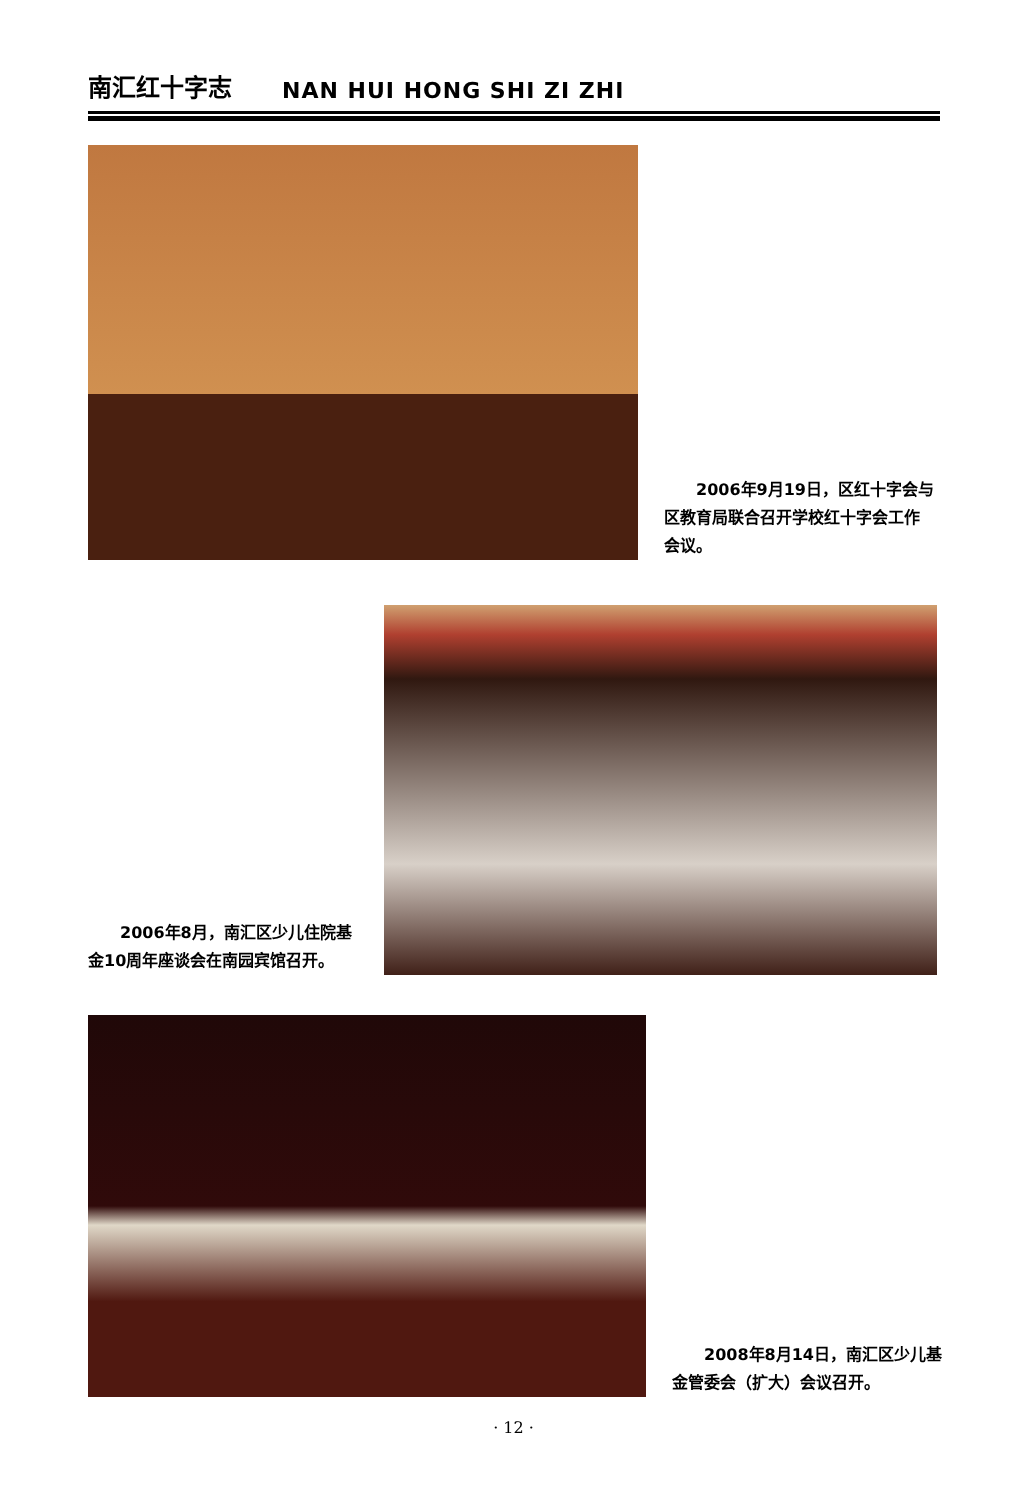南汇红十字志 NAN HUI HONG SHI ZI ZHI
2006年9月19日，区红十字会与区教育局联合召开学校红十字会工作会议。
2006年8月，南汇区少儿住院基金10周年座谈会在南园宾馆召开。
2008年8月14日，南汇区少儿基金管委会（扩大）会议召开。
· 12 ·